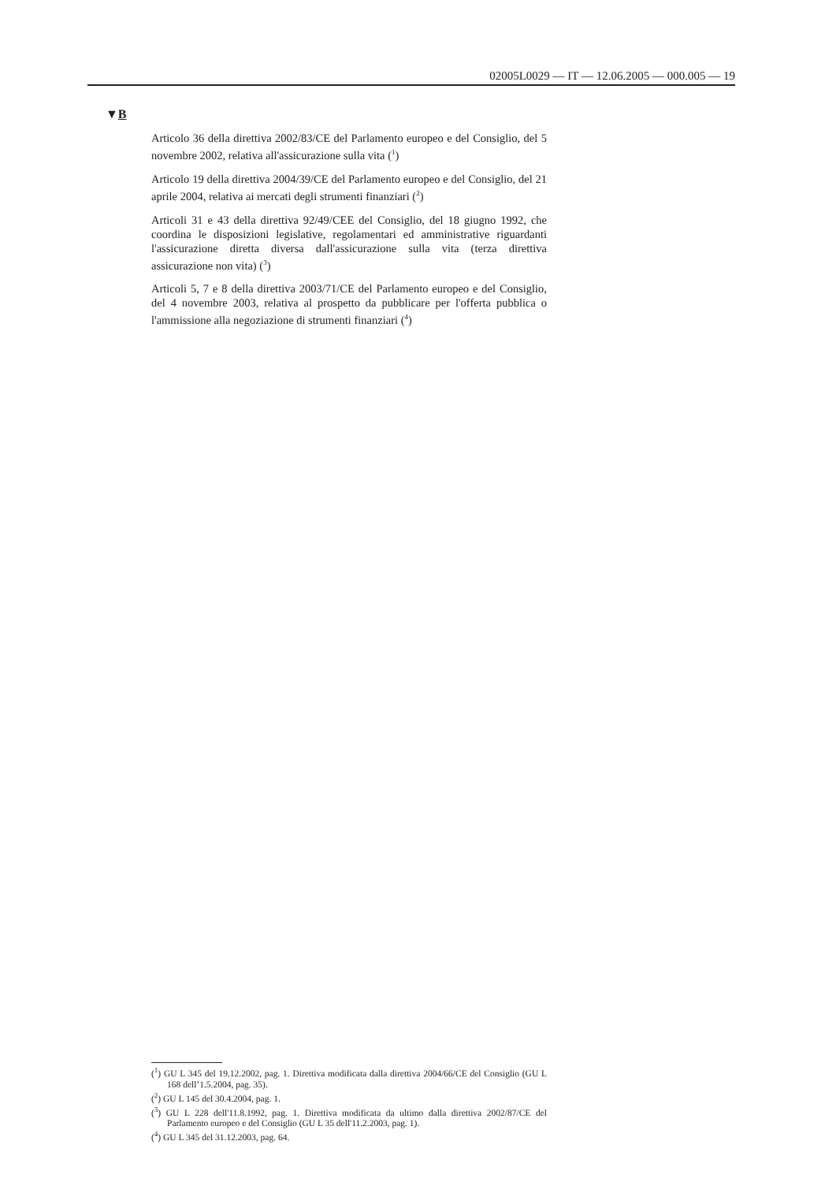02005L0029 — IT — 12.06.2005 — 000.005 — 19
▼B
Articolo 36 della direttiva 2002/83/CE del Parlamento europeo e del Consiglio, del 5 novembre 2002, relativa all'assicurazione sulla vita (<sup>1</sup>)
Articolo 19 della direttiva 2004/39/CE del Parlamento europeo e del Consiglio, del 21 aprile 2004, relativa ai mercati degli strumenti finanziari (<sup>2</sup>)
Articoli 31 e 43 della direttiva 92/49/CEE del Consiglio, del 18 giugno 1992, che coordina le disposizioni legislative, regolamentari ed amministrative riguardanti l'assicurazione diretta diversa dall'assicurazione sulla vita (terza direttiva assicurazione non vita) (<sup>3</sup>)
Articoli 5, 7 e 8 della direttiva 2003/71/CE del Parlamento europeo e del Consiglio, del 4 novembre 2003, relativa al prospetto da pubblicare per l'offerta pubblica o l'ammissione alla negoziazione di strumenti finanziari (<sup>4</sup>)
(<sup>1</sup>) GU L 345 del 19.12.2002, pag. 1. Direttiva modificata dalla direttiva 2004/66/CE del Consiglio (GU L 168 dell’1.5.2004, pag. 35).
(<sup>2</sup>) GU L 145 del 30.4.2004, pag. 1.
(<sup>3</sup>) GU L 228 dell'11.8.1992, pag. 1. Direttiva modificata da ultimo dalla direttiva 2002/87/CE del Parlamento europeo e del Consiglio (GU L 35 dell'11.2.2003, pag. 1).
(<sup>4</sup>) GU L 345 del 31.12.2003, pag. 64.